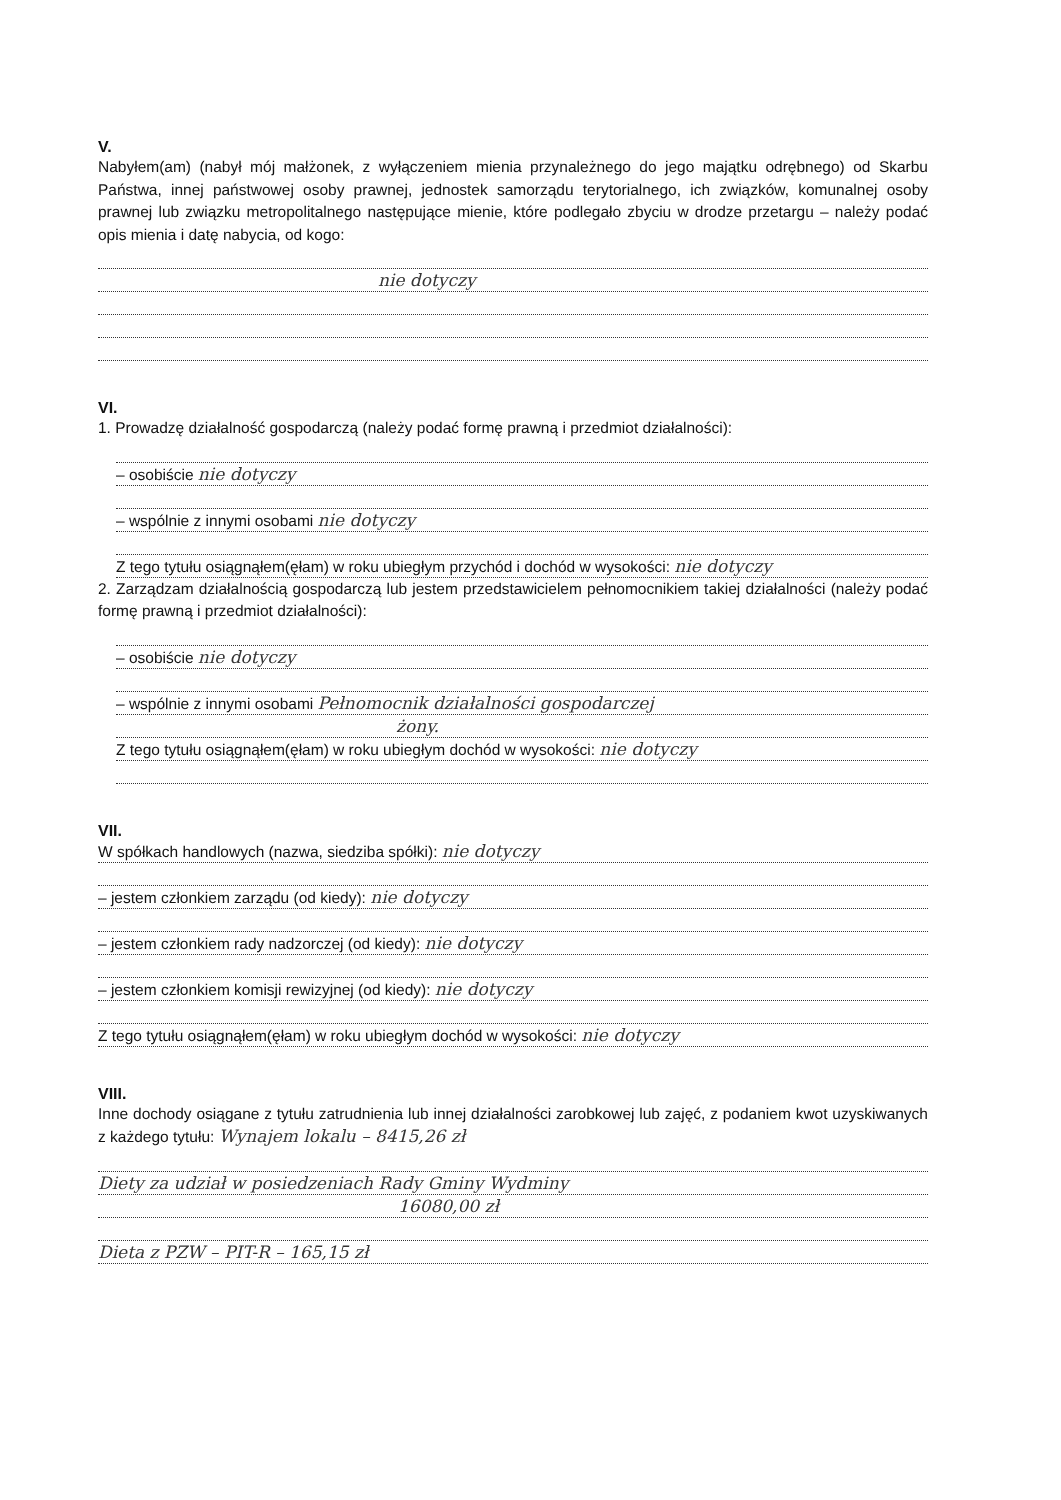V.
Nabyłem(am) (nabył mój małżonek, z wyłączeniem mienia przynależnego do jego majątku odrębnego) od Skarbu Państwa, innej państwowej osoby prawnej, jednostek samorządu terytorialnego, ich związków, komunalnej osoby prawnej lub związku metropolitalnego następujące mienie, które podlegało zbyciu w drodze przetargu – należy podać opis mienia i datę nabycia, od kogo:
nie dotyczy
VI.
1. Prowadzę działalność gospodarczą (należy podać formę prawną i przedmiot działalności):
– osobiście nie dotyczy
– wspólnie z innymi osobami nie dotyczy
Z tego tytułu osiągnąłem(ęłam) w roku ubiegłym przychód i dochód w wysokości: nie dotyczy
2. Zarządzam działalnością gospodarczą lub jestem przedstawicielem pełnomocnikiem takiej działalności (należy podać formę prawną i przedmiot działalności):
– osobiście nie dotyczy
– wspólnie z innymi osobami Pełnomocnik działalności gospodarczej
żony.
Z tego tytułu osiągnąłem(ęłam) w roku ubiegłym dochód w wysokości: nie dotyczy
VII.
W spółkach handlowych (nazwa, siedziba spółki): nie dotyczy
– jestem członkiem zarządu (od kiedy): nie dotyczy
– jestem członkiem rady nadzorczej (od kiedy): nie dotyczy
– jestem członkiem komisji rewizyjnej (od kiedy): nie dotyczy
Z tego tytułu osiągnąłem(ęłam) w roku ubiegłym dochód w wysokości: nie dotyczy
VIII.
Inne dochody osiągane z tytułu zatrudnienia lub innej działalności zarobkowej lub zajęć, z podaniem kwot uzyskiwanych z każdego tytułu: Wynajem lokalu – 8415,26 zł
Diety za udział w posiedzeniach Rady Gminy Wydminy
16080,00 zł
Dieta z PZW – PIT-R – 165,15 zł